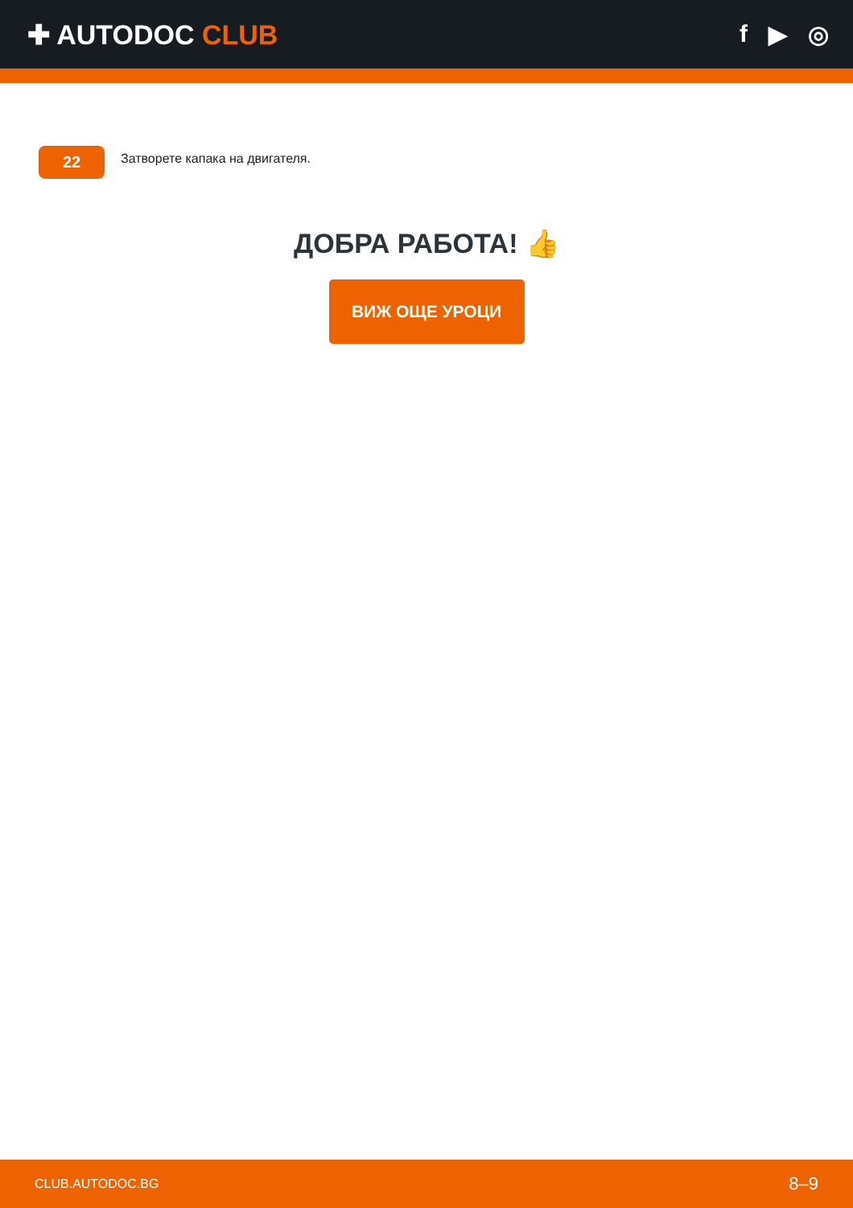✚ AUTODOC CLUB f ▶ ◎
22
Затворете капака на двигателя.
ДОБРА РАБОТА! 👍
ВИЖ ОЩЕ УРОЦИ
CLUB.AUTODOC.BG 8–9